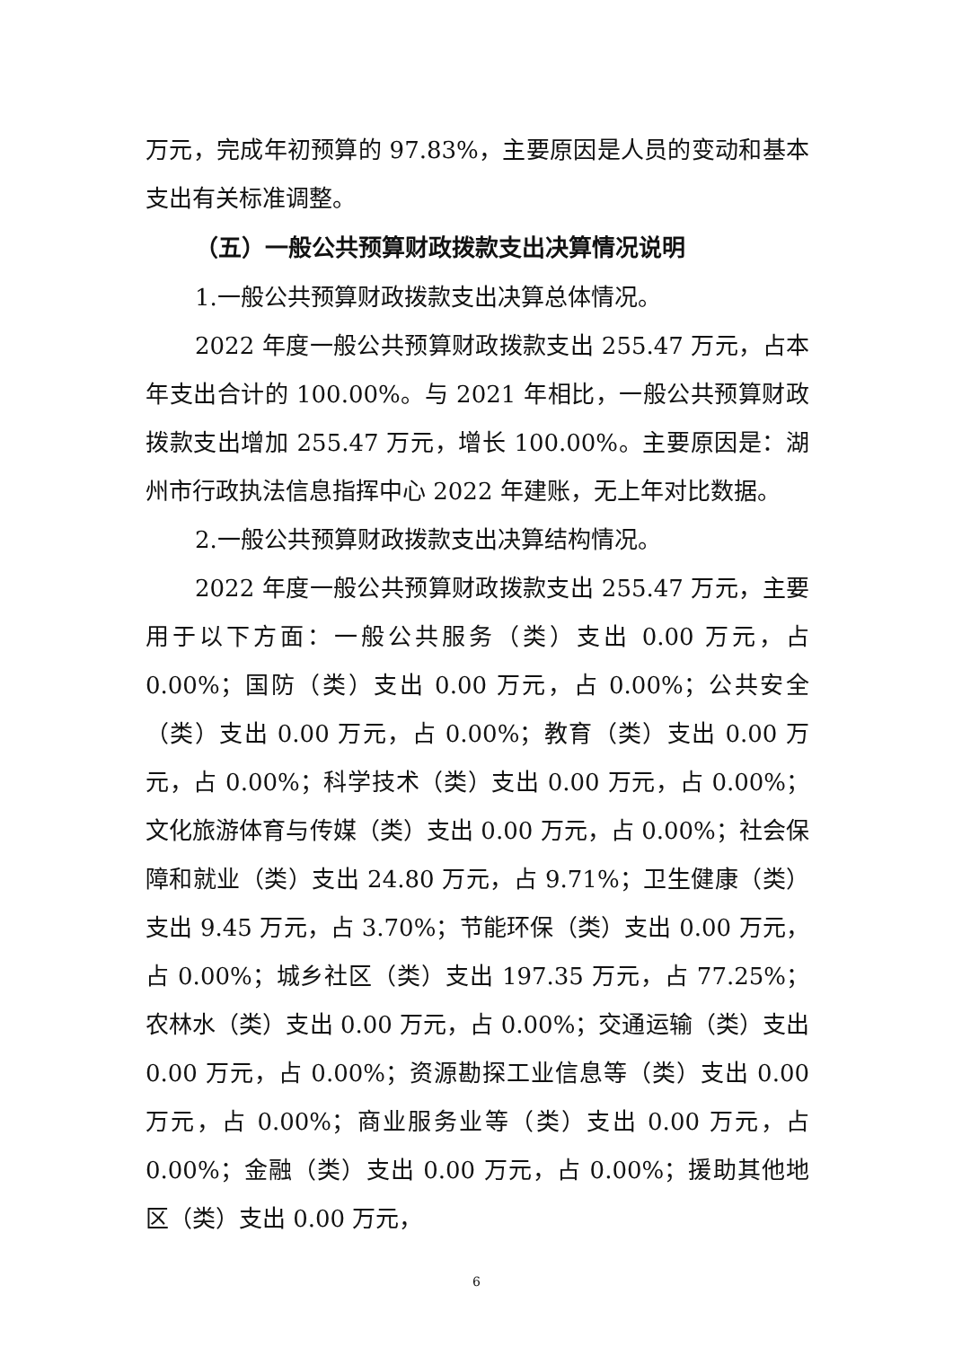万元，完成年初预算的 97.83%，主要原因是人员的变动和基本支出有关标准调整。
（五）一般公共预算财政拨款支出决算情况说明
1.一般公共预算财政拨款支出决算总体情况。
2022 年度一般公共预算财政拨款支出 255.47 万元，占本年支出合计的 100.00%。与 2021 年相比，一般公共预算财政拨款支出增加 255.47 万元，增长 100.00%。主要原因是：湖州市行政执法信息指挥中心 2022 年建账，无上年对比数据。
2.一般公共预算财政拨款支出决算结构情况。
2022 年度一般公共预算财政拨款支出 255.47 万元，主要用于以下方面：一般公共服务（类）支出 0.00 万元，占 0.00%；国防（类）支出 0.00 万元，占 0.00%；公共安全（类）支出 0.00 万元，占 0.00%；教育（类）支出 0.00 万元，占 0.00%；科学技术（类）支出 0.00 万元，占 0.00%；文化旅游体育与传媒（类）支出 0.00 万元，占 0.00%；社会保障和就业（类）支出 24.80 万元，占 9.71%；卫生健康（类）支出 9.45 万元，占 3.70%；节能环保（类）支出 0.00 万元，占 0.00%；城乡社区（类）支出 197.35 万元，占 77.25%；农林水（类）支出 0.00 万元，占 0.00%；交通运输（类）支出 0.00 万元，占 0.00%；资源勘探工业信息等（类）支出 0.00 万元，占 0.00%；商业服务业等（类）支出 0.00 万元，占 0.00%；金融（类）支出 0.00 万元，占 0.00%；援助其他地区（类）支出 0.00 万元，
6